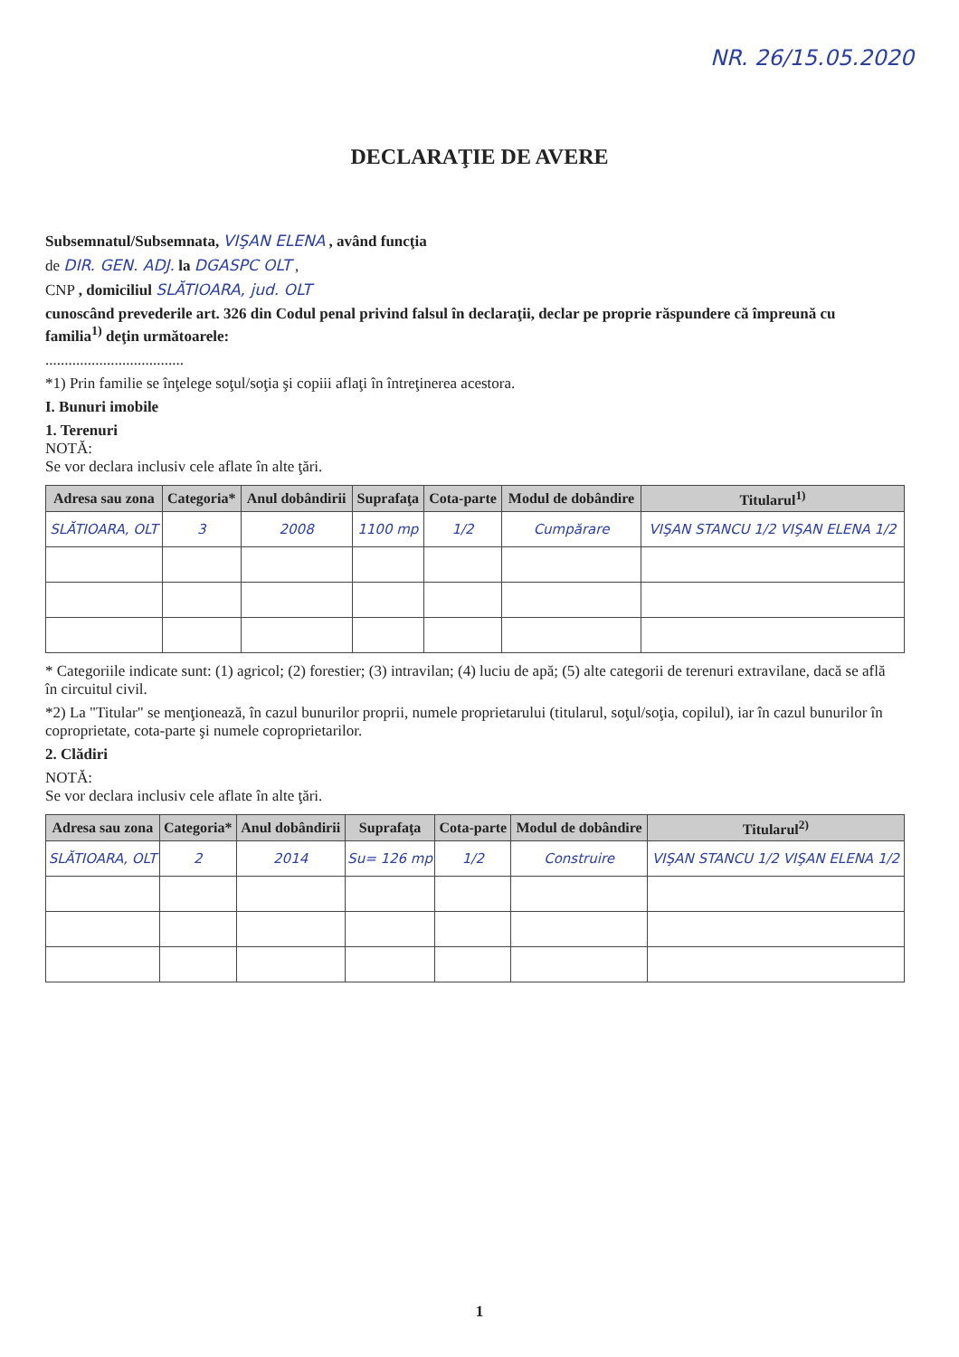NR. 26/15.05.2020
DECLARAŢIE DE AVERE
Subsemnatul/Subsemnata, VIŞAN ELENA , având funcţia
de DIR. GEN. ADJ. la DGASPC OLT ,
CNP , domiciliul SLĂTIOARA, jud. OLT
cunoscând prevederile art. 326 din Codul penal privind falsul în declaraţii, declar pe proprie răspundere că împreună cu familia<sup>1)</sup> deţin următoarele:
....................................
*1) Prin familie se înţelege soţul/soţia şi copiii aflaţi în întreţinerea acestora.
I. Bunuri imobile
1. Terenuri
NOTĂ:
Se vor declara inclusiv cele aflate în alte ţări.
| Adresa sau zona | Categoria* | Anul dobândirii | Suprafaţa | Cota-parte | Modul de dobândire | Titularul<sup>1)</sup> |
| --- | --- | --- | --- | --- | --- | --- |
| SLĂTIOARA, OLT | 3 | 2008 | 1100 mp | 1/2 | Cumpărare | VIŞAN STANCU 1/2 VIŞAN ELENA 1/2 |
* Categoriile indicate sunt: (1) agricol; (2) forestier; (3) intravilan; (4) luciu de apă; (5) alte categorii de terenuri extravilane, dacă se află în circuitul civil.
*2) La "Titular" se menţionează, în cazul bunurilor proprii, numele proprietarului (titularul, soţul/soţia, copilul), iar în cazul bunurilor în coproprietate, cota-parte şi numele coproprietarilor.
2. Clădiri
NOTĂ:
Se vor declara inclusiv cele aflate în alte ţări.
| Adresa sau zona | Categoria* | Anul dobândirii | Suprafaţa | Cota-parte | Modul de dobândire | Titularul<sup>2)</sup> |
| --- | --- | --- | --- | --- | --- | --- |
| SLĂTIOARA, OLT | 2 | 2014 | Su= 126 mp | 1/2 | Construire | VIŞAN STANCU 1/2 VIŞAN ELENA 1/2 |
1